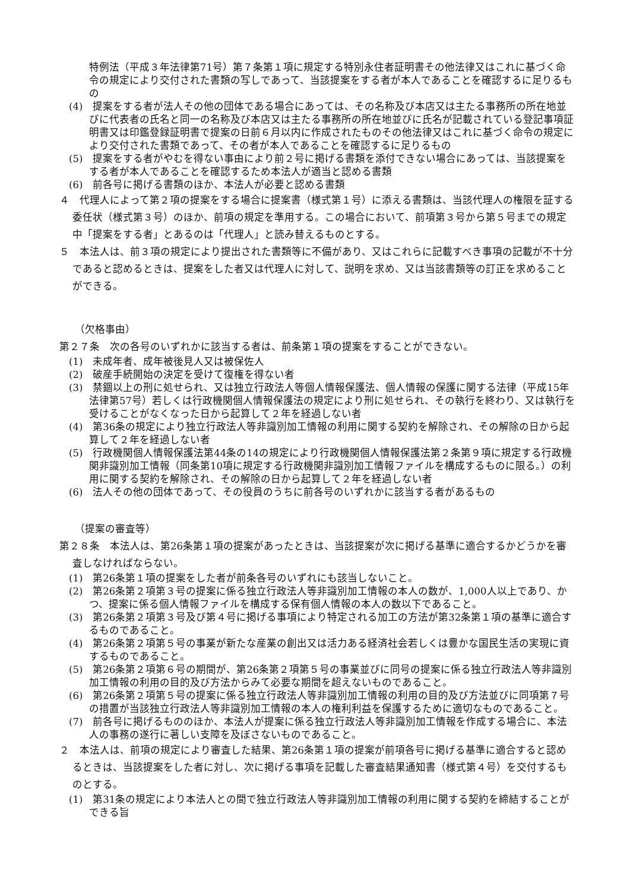特例法（平成３年法律第71号）第７条第１項に規定する特別永住者証明書その他法律又はこれに基づく命令の規定により交付された書類の写しであって、当該提案をする者が本人であることを確認するに足りるもの
(4)　提案をする者が法人その他の団体である場合にあっては、その名称及び本店又は主たる事務所の所在地並びに代表者の氏名と同一の名称及び本店又は主たる事務所の所在地並びに氏名が記載されている登記事項証明書又は印鑑登録証明書で提案の日前６月以内に作成されたものその他法律又はこれに基づく命令の規定により交付された書類であって、その者が本人であることを確認するに足りるもの
(5)　提案をする者がやむを得ない事由により前２号に掲げる書類を添付できない場合にあっては、当該提案をする者が本人であることを確認するため本法人が適当と認める書類
(6)　前各号に掲げる書類のほか、本法人が必要と認める書類
４　代理人によって第２項の提案をする場合に提案書（様式第１号）に添える書類は、当該代理人の権限を証する委任状（様式第３号）のほか、前項の規定を準用する。この場合において、前項第３号から第５号までの規定中「提案をする者」とあるのは「代理人」と読み替えるものとする。
５　本法人は、前３項の規定により提出された書類等に不備があり、又はこれらに記載すべき事項の記載が不十分であると認めるときは、提案をした者又は代理人に対して、説明を求め、又は当該書類等の訂正を求めることができる。
（欠格事由）
第２７条　次の各号のいずれかに該当する者は、前条第１項の提案をすることができない。
(1)　未成年者、成年被後見人又は被保佐人
(2)　破産手続開始の決定を受けて復権を得ない者
(3)　禁錮以上の刑に処せられ、又は独立行政法人等個人情報保護法、個人情報の保護に関する法律（平成15年法律第57号）若しくは行政機関個人情報保護法の規定により刑に処せられ、その執行を終わり、又は執行を受けることがなくなった日から起算して２年を経過しない者
(4)　第36条の規定により独立行政法人等非識別加工情報の利用に関する契約を解除され、その解除の日から起算して２年を経過しない者
(5)　行政機関個人情報保護法第44条の14の規定により行政機関個人情報保護法第２条第９項に規定する行政機関非識別加工情報（同条第10項に規定する行政機関非識別加工情報ファイルを構成するものに限る。）の利用に関する契約を解除され、その解除の日から起算して２年を経過しない者
(6)　法人その他の団体であって、その役員のうちに前各号のいずれかに該当する者があるもの
（提案の審査等）
第２８条　本法人は、第26条第１項の提案があったときは、当該提案が次に掲げる基準に適合するかどうかを審査しなければならない。
(1)　第26条第１項の提案をした者が前条各号のいずれにも該当しないこと。
(2)　第26条第２項第３号の提案に係る独立行政法人等非識別加工情報の本人の数が、1,000人以上であり、かつ、提案に係る個人情報ファイルを構成する保有個人情報の本人の数以下であること。
(3)　第26条第２項第３号及び第４号に掲げる事項により特定される加工の方法が第32条第１項の基準に適合するものであること。
(4)　第26条第２項第５号の事業が新たな産業の創出又は活力ある経済社会若しくは豊かな国民生活の実現に資するものであること。
(5)　第26条第２項第６号の期間が、第26条第２項第５号の事業並びに同号の提案に係る独立行政法人等非識別加工情報の利用の目的及び方法からみて必要な期間を超えないものであること。
(6)　第26条第２項第５号の提案に係る独立行政法人等非識別加工情報の利用の目的及び方法並びに同項第７号の措置が当該独立行政法人等非識別加工情報の本人の権利利益を保護するために適切なものであること。
(7)　前各号に掲げるもののほか、本法人が提案に係る独立行政法人等非識別加工情報を作成する場合に、本法人の事務の遂行に著しい支障を及ぼさないものであること。
２　本法人は、前項の規定により審査した結果、第26条第１項の提案が前項各号に掲げる基準に適合すると認めるときは、当該提案をした者に対し、次に掲げる事項を記載した審査結果通知書（様式第４号）を交付するものとする。
(1)　第31条の規定により本法人との間で独立行政法人等非識別加工情報の利用に関する契約を締結することができる旨